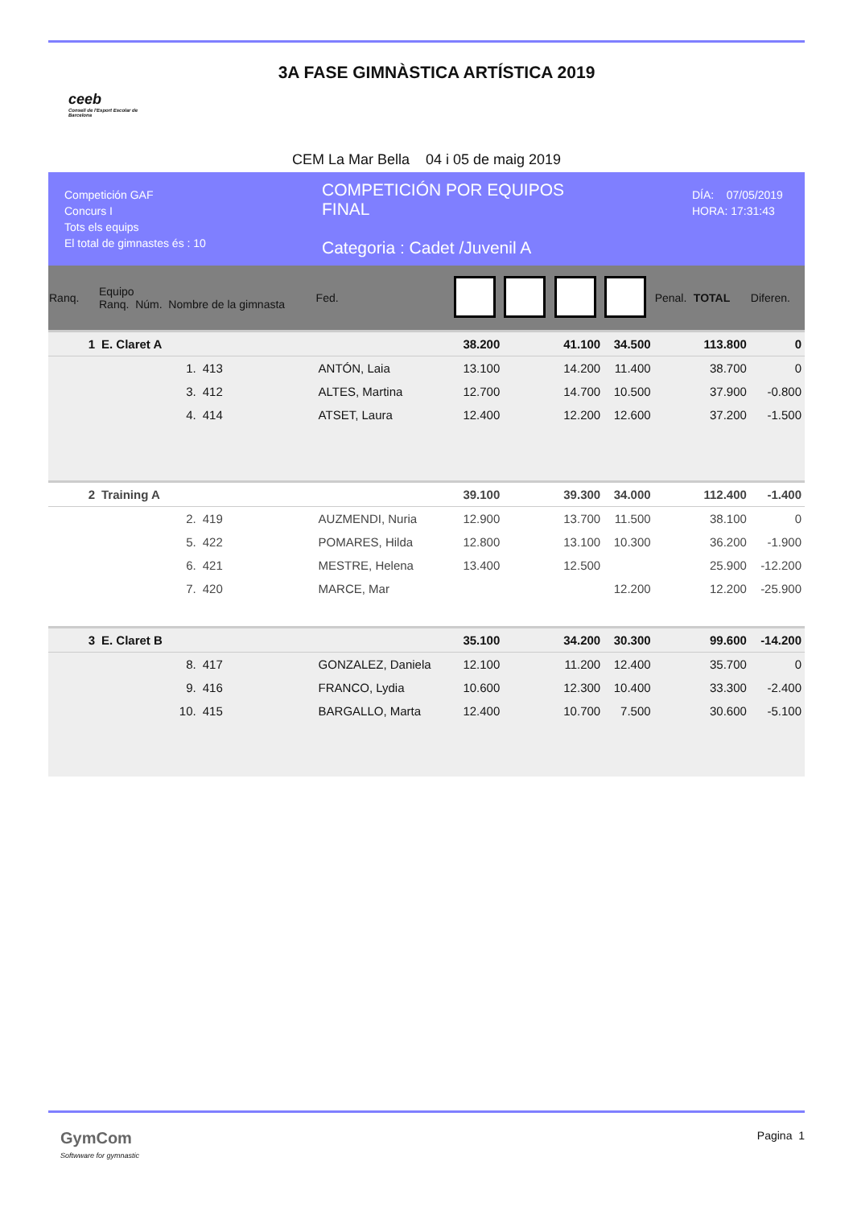ceeb
Consell de l'Esport Escolar de Barcelona
3A FASE GIMNÀSTICA ARTÍSTICA 2019
CEM La Mar Bella 04 i 05 de maig 2019
Competición GAF
Concurs I
Tots els equips
El total de gimnastes és : 10
COMPETICIÓN POR EQUIPOS
FINAL
Categoria : Cadet /Juvenil A
DÍA: 07/05/2019
HORA: 17:31:43
| Ranq. | Equipo Ranq. Núm. Nombre de la gimnasta | | | Fed. | | | | | Penal. | TOTAL | Diferen. |
| --- | --- | --- | --- | --- | --- | --- | --- | --- | --- | --- | --- |
| 1 | E. Claret A | | | | 38.200 | | 41.100 | 34.500 | | 113.800 | 0 |
| | 1. | 413 | ANTÓN, Laia | | 13.100 | | 14.200 | 11.400 | | 38.700 | 0 |
| | 3. | 412 | ALTES, Martina | | 12.700 | | 14.700 | 10.500 | | 37.900 | -0.800 |
| | 4. | 414 | ATSET, Laura | | 12.400 | | 12.200 | 12.600 | | 37.200 | -1.500 |
| 2 | Training A | | | | 39.100 | | 39.300 | 34.000 | | 112.400 | -1.400 |
| | 2. | 419 | AUZMENDI, Nuria | | 12.900 | | 13.700 | 11.500 | | 38.100 | 0 |
| | 5. | 422 | POMARES, Hilda | | 12.800 | | 13.100 | 10.300 | | 36.200 | -1.900 |
| | 6. | 421 | MESTRE, Helena | | 13.400 | | 12.500 | | | 25.900 | -12.200 |
| | 7. | 420 | MARCE, Mar | | | | | 12.200 | | 12.200 | -25.900 |
| 3 | E. Claret B | | | | 35.100 | | 34.200 | 30.300 | | 99.600 | -14.200 |
| | 8. | 417 | GONZALEZ, Daniela | | 12.100 | | 11.200 | 12.400 | | 35.700 | 0 |
| | 9. | 416 | FRANCO, Lydia | | 10.600 | | 12.300 | 10.400 | | 33.300 | -2.400 |
| | 10. | 415 | BARGALLO, Marta | | 12.400 | | 10.700 | 7.500 | | 30.600 | -5.100 |
GymCom
Softwware for gymnastic
Pagina 1